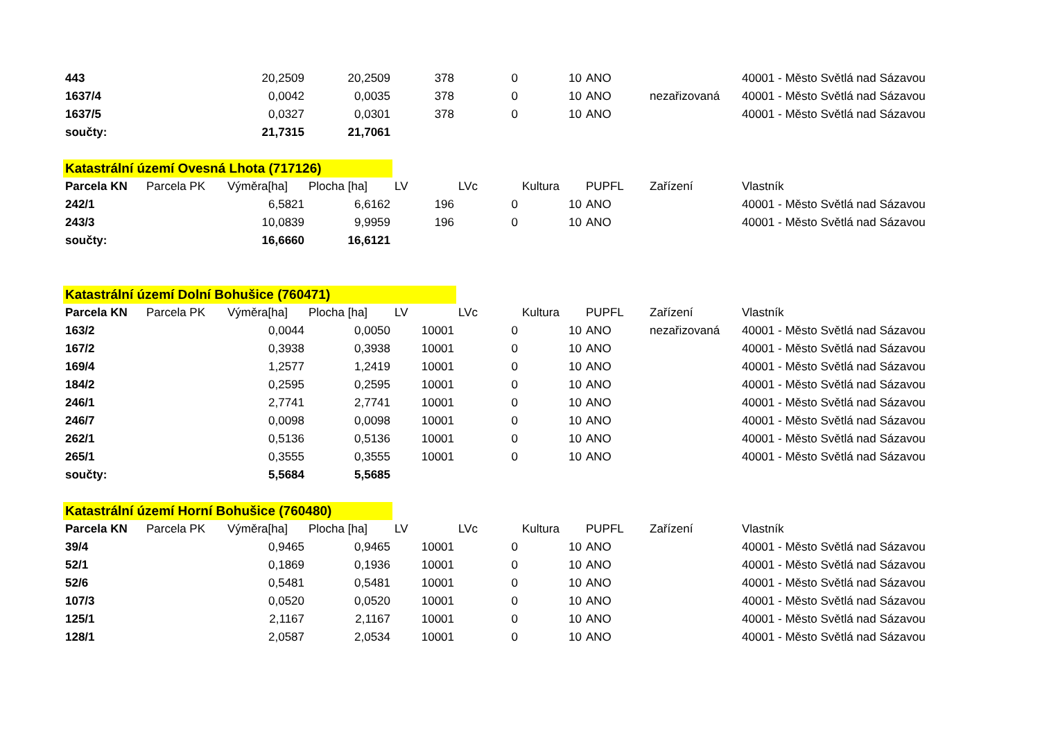| 443 | | 20,2509 | 20,2509 | 378 | 0 | 10 | ANO | | 40001 - Město Světlá nad Sázavou |
| 1637/4 | | 0,0042 | 0,0035 | 378 | 0 | 10 | ANO | nezařizovaná | 40001 - Město Světlá nad Sázavou |
| 1637/5 | | 0,0327 | 0,0301 | 378 | 0 | 10 | ANO | | 40001 - Město Světlá nad Sázavou |
| součty: | | 21,7315 | 21,7061 | | | | | | |
| Katastrální území Ovesná Lhota (717126) | | | | | | | | | |
| Parcela KN | Parcela PK | Výměra[ha] | Plocha [ha] | LV | LVc | Kultura | PUPFL | Zařízení | Vlastník |
| 242/1 | | 6,5821 | 6,6162 | 196 | 0 | 10 | ANO | | 40001 - Město Světlá nad Sázavou |
| 243/3 | | 10,0839 | 9,9959 | 196 | 0 | 10 | ANO | | 40001 - Město Světlá nad Sázavou |
| součty: | | 16,6660 | 16,6121 | | | | | | |
| Katastrální území Dolní Bohušice (760471) | | | | | | | | | |
| Parcela KN | Parcela PK | Výměra[ha] | Plocha [ha] | LV | LVc | Kultura | PUPFL | Zařízení | Vlastník |
| 163/2 | | 0,0044 | 0,0050 | 10001 | 0 | 10 | ANO | nezařizovaná | 40001 - Město Světlá nad Sázavou |
| 167/2 | | 0,3938 | 0,3938 | 10001 | 0 | 10 | ANO | | 40001 - Město Světlá nad Sázavou |
| 169/4 | | 1,2577 | 1,2419 | 10001 | 0 | 10 | ANO | | 40001 - Město Světlá nad Sázavou |
| 184/2 | | 0,2595 | 0,2595 | 10001 | 0 | 10 | ANO | | 40001 - Město Světlá nad Sázavou |
| 246/1 | | 2,7741 | 2,7741 | 10001 | 0 | 10 | ANO | | 40001 - Město Světlá nad Sázavou |
| 246/7 | | 0,0098 | 0,0098 | 10001 | 0 | 10 | ANO | | 40001 - Město Světlá nad Sázavou |
| 262/1 | | 0,5136 | 0,5136 | 10001 | 0 | 10 | ANO | | 40001 - Město Světlá nad Sázavou |
| 265/1 | | 0,3555 | 0,3555 | 10001 | 0 | 10 | ANO | | 40001 - Město Světlá nad Sázavou |
| součty: | | 5,5684 | 5,5685 | | | | | | |
| Katastrální území Horní Bohušice (760480) | | | | | | | | | |
| Parcela KN | Parcela PK | Výměra[ha] | Plocha [ha] | LV | LVc | Kultura | PUPFL | Zařízení | Vlastník |
| 39/4 | | 0,9465 | 0,9465 | 10001 | 0 | 10 | ANO | | 40001 - Město Světlá nad Sázavou |
| 52/1 | | 0,1869 | 0,1936 | 10001 | 0 | 10 | ANO | | 40001 - Město Světlá nad Sázavou |
| 52/6 | | 0,5481 | 0,5481 | 10001 | 0 | 10 | ANO | | 40001 - Město Světlá nad Sázavou |
| 107/3 | | 0,0520 | 0,0520 | 10001 | 0 | 10 | ANO | | 40001 - Město Světlá nad Sázavou |
| 125/1 | | 2,1167 | 2,1167 | 10001 | 0 | 10 | ANO | | 40001 - Město Světlá nad Sázavou |
| 128/1 | | 2,0587 | 2,0534 | 10001 | 0 | 10 | ANO | | 40001 - Město Světlá nad Sázavou |